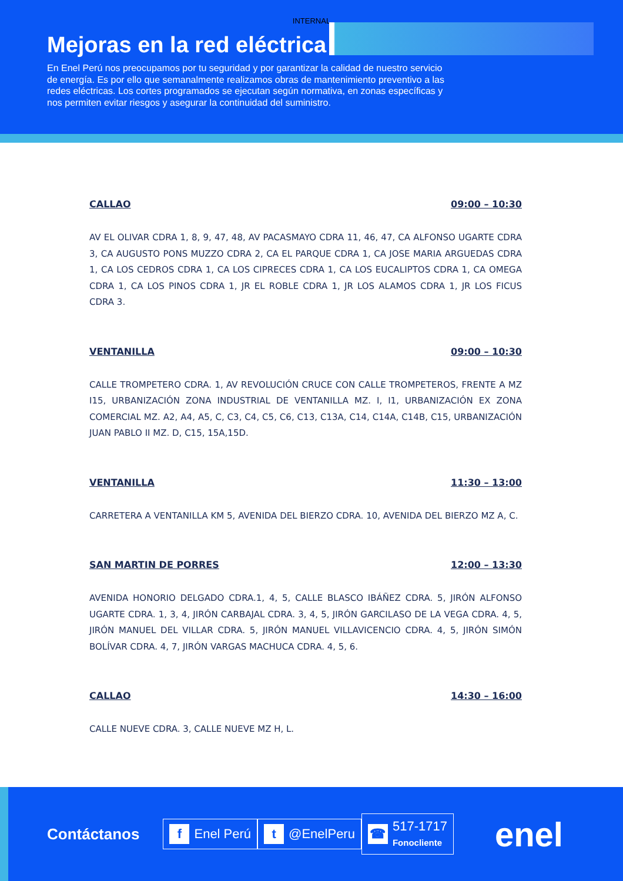INTERNAL
Mejoras en la red eléctrica
En Enel Perú nos preocupamos por tu seguridad y por garantizar la calidad de nuestro servicio de energía. Es por ello que semanalmente realizamos obras de mantenimiento preventivo a las redes eléctricas. Los cortes programados se ejecutan según normativa, en zonas específicas y nos permiten evitar riesgos y asegurar la continuidad del suministro.
CALLAO 09:00 – 10:30
AV EL OLIVAR CDRA 1, 8, 9, 47, 48, AV PACASMAYO CDRA 11, 46, 47, CA ALFONSO UGARTE CDRA 3, CA AUGUSTO PONS MUZZO CDRA 2, CA EL PARQUE CDRA 1, CA JOSE MARIA ARGUEDAS CDRA 1, CA LOS CEDROS CDRA 1, CA LOS CIPRECES CDRA 1, CA LOS EUCALIPTOS CDRA 1, CA OMEGA CDRA 1, CA LOS PINOS CDRA 1, JR EL ROBLE CDRA 1, JR LOS ALAMOS CDRA 1, JR LOS FICUS CDRA 3.
VENTANILLA 09:00 – 10:30
CALLE TROMPETERO CDRA. 1, AV REVOLUCIÓN CRUCE CON CALLE TROMPETEROS, FRENTE A MZ I15, URBANIZACIÓN ZONA INDUSTRIAL DE VENTANILLA MZ. I, I1, URBANIZACIÓN EX ZONA COMERCIAL MZ. A2, A4, A5, C, C3, C4, C5, C6, C13, C13A, C14, C14A, C14B, C15, URBANIZACIÓN JUAN PABLO II MZ. D, C15, 15A,15D.
VENTANILLA 11:30 – 13:00
CARRETERA A VENTANILLA KM 5, AVENIDA DEL BIERZO CDRA. 10, AVENIDA DEL BIERZO MZ A, C.
SAN MARTIN DE PORRES 12:00 – 13:30
AVENIDA HONORIO DELGADO CDRA.1, 4, 5, CALLE BLASCO IBÁÑEZ CDRA. 5, JIRÓN ALFONSO UGARTE CDRA. 1, 3, 4, JIRÓN CARBAJAL CDRA. 3, 4, 5, JIRÓN GARCILASO DE LA VEGA CDRA. 4, 5, JIRÓN MANUEL DEL VILLAR CDRA. 5, JIRÓN MANUEL VILLAVICENCIO CDRA. 4, 5, JIRÓN SIMÓN BOLÍVAR CDRA. 4, 7, JIRÓN VARGAS MACHUCA CDRA. 4, 5, 6.
CALLAO 14:30 – 16:00
CALLE NUEVE CDRA. 3, CALLE NUEVE MZ H, L.
Contáctanos
f Enel Perú
t @EnelPeru
☎ 517-1717
Fonocliente
enel